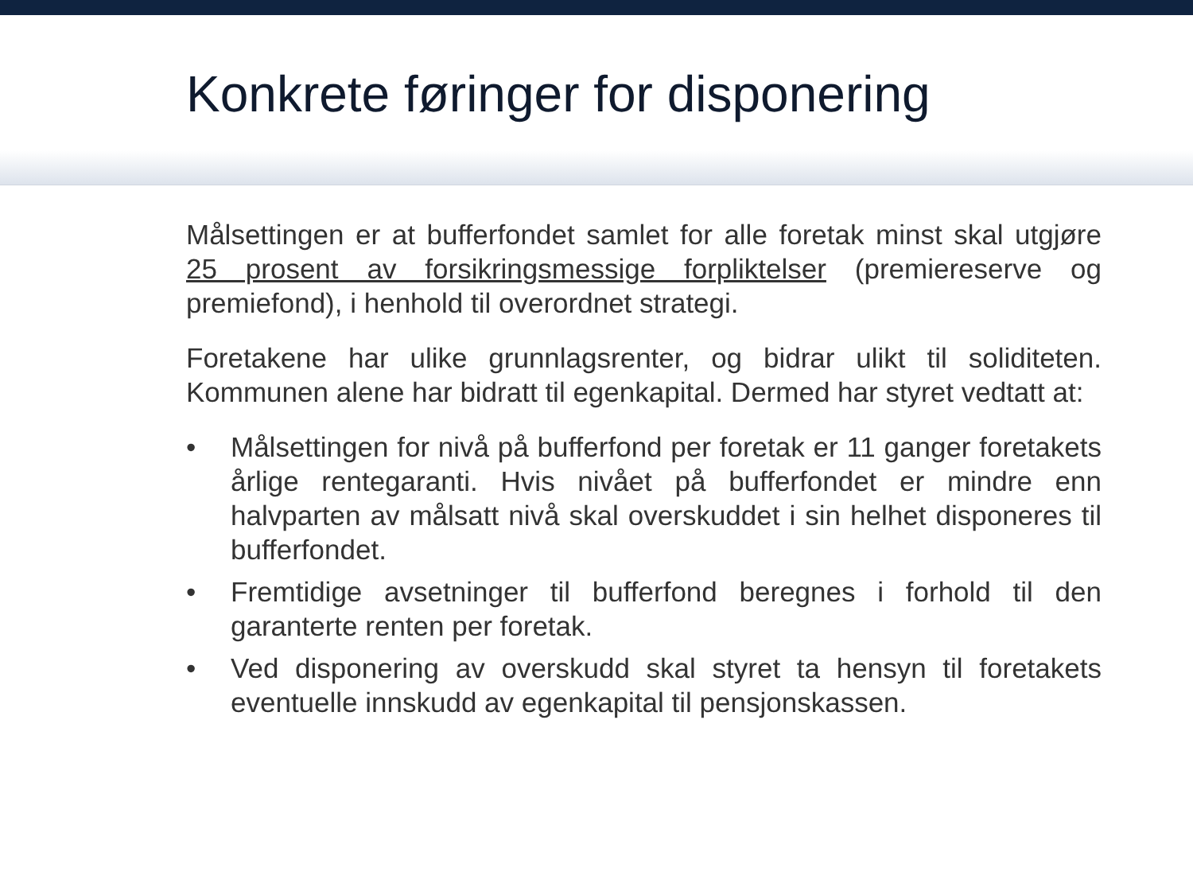Konkrete føringer for disponering
Målsettingen er at bufferfondet samlet for alle foretak minst skal utgjøre 25 prosent av forsikringsmessige forpliktelser (premiereserve og premiefond), i henhold til overordnet strategi.
Foretakene har ulike grunnlagsrenter, og bidrar ulikt til soliditeten. Kommunen alene har bidratt til egenkapital. Dermed har styret vedtatt at:
• Målsettingen for nivå på bufferfond per foretak er 11 ganger foretakets årlige rentegaranti. Hvis nivået på bufferfondet er mindre enn halvparten av målsatt nivå skal overskuddet i sin helhet disponeres til bufferfondet.
• Fremtidige avsetninger til bufferfond beregnes i forhold til den garanterte renten per foretak.
• Ved disponering av overskudd skal styret ta hensyn til foretakets eventuelle innskudd av egenkapital til pensjonskassen.